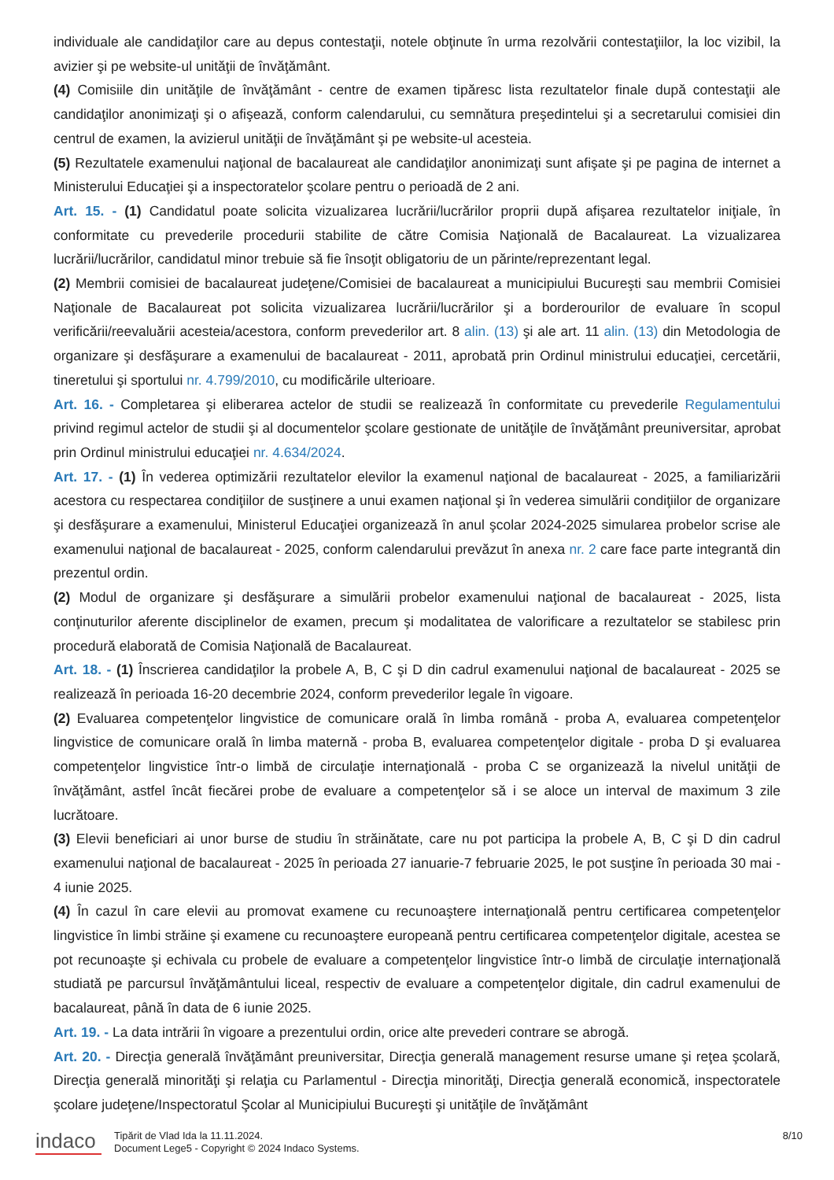individuale ale candidaţilor care au depus contestaţii, notele obţinute în urma rezolvării contestaţiilor, la loc vizibil, la avizier şi pe website-ul unităţii de învăţământ.
(4) Comisiile din unităţile de învăţământ - centre de examen tipăresc lista rezultatelor finale după contestaţii ale candidaţilor anonimizaţi şi o afişează, conform calendarului, cu semnătura preşedintelui şi a secretarului comisiei din centrul de examen, la avizierul unităţii de învăţământ şi pe website-ul acesteia.
(5) Rezultatele examenului naţional de bacalaureat ale candidaţilor anonimizaţi sunt afişate şi pe pagina de internet a Ministerului Educaţiei şi a inspectoratelor şcolare pentru o perioadă de 2 ani.
Art. 15. - (1) Candidatul poate solicita vizualizarea lucrării/lucrărilor proprii după afişarea rezultatelor iniţiale, în conformitate cu prevederile procedurii stabilite de către Comisia Naţională de Bacalaureat. La vizualizarea lucrării/lucrărilor, candidatul minor trebuie să fie însoţit obligatoriu de un părinte/reprezentant legal.
(2) Membrii comisiei de bacalaureat judeţene/Comisiei de bacalaureat a municipiului Bucureşti sau membrii Comisiei Naţionale de Bacalaureat pot solicita vizualizarea lucrării/lucrărilor şi a borderourilor de evaluare în scopul verificării/reevaluării acesteia/acestora, conform prevederilor art. 8 alin. (13) şi ale art. 11 alin. (13) din Metodologia de organizare şi desfăşurare a examenului de bacalaureat - 2011, aprobată prin Ordinul ministrului educaţiei, cercetării, tineretului şi sportului nr. 4.799/2010, cu modificările ulterioare.
Art. 16. - Completarea şi eliberarea actelor de studii se realizează în conformitate cu prevederile Regulamentului privind regimul actelor de studii şi al documentelor şcolare gestionate de unităţile de învăţământ preuniversitar, aprobat prin Ordinul ministrului educaţiei nr. 4.634/2024.
Art. 17. - (1) În vederea optimizării rezultatelor elevilor la examenul naţional de bacalaureat - 2025, a familiarizării acestora cu respectarea condiţiilor de susţinere a unui examen naţional şi în vederea simulării condiţiilor de organizare şi desfăşurare a examenului, Ministerul Educaţiei organizează în anul şcolar 2024-2025 simularea probelor scrise ale examenului naţional de bacalaureat - 2025, conform calendarului prevăzut în anexa nr. 2 care face parte integrantă din prezentul ordin.
(2) Modul de organizare şi desfăşurare a simulării probelor examenului naţional de bacalaureat - 2025, lista conţinuturilor aferente disciplinelor de examen, precum şi modalitatea de valorificare a rezultatelor se stabilesc prin procedură elaborată de Comisia Naţională de Bacalaureat.
Art. 18. - (1) Înscrierea candidaţilor la probele A, B, C şi D din cadrul examenului naţional de bacalaureat - 2025 se realizează în perioada 16-20 decembrie 2024, conform prevederilor legale în vigoare.
(2) Evaluarea competenţelor lingvistice de comunicare orală în limba română - proba A, evaluarea competenţelor lingvistice de comunicare orală în limba maternă - proba B, evaluarea competenţelor digitale - proba D şi evaluarea competenţelor lingvistice într-o limbă de circulaţie internaţională - proba C se organizează la nivelul unităţii de învăţământ, astfel încât fiecărei probe de evaluare a competenţelor să i se aloce un interval de maximum 3 zile lucrătoare.
(3) Elevii beneficiari ai unor burse de studiu în străinătate, care nu pot participa la probele A, B, C şi D din cadrul examenului naţional de bacalaureat - 2025 în perioada 27 ianuarie-7 februarie 2025, le pot susţine în perioada 30 mai - 4 iunie 2025.
(4) În cazul în care elevii au promovat examene cu recunoaştere internaţională pentru certificarea competenţelor lingvistice în limbi străine şi examene cu recunoaştere europeană pentru certificarea competenţelor digitale, acestea se pot recunoaşte şi echivala cu probele de evaluare a competenţelor lingvistice într-o limbă de circulaţie internaţională studiată pe parcursul învăţământului liceal, respectiv de evaluare a competenţelor digitale, din cadrul examenului de bacalaureat, până în data de 6 iunie 2025.
Art. 19. - La data intrării în vigoare a prezentului ordin, orice alte prevederi contrare se abrogă.
Art. 20. - Direcţia generală învăţământ preuniversitar, Direcţia generală management resurse umane şi reţea şcolară, Direcţia generală minorităţi şi relaţia cu Parlamentul - Direcţia minorităţi, Direcţia generală economică, inspectoratele şcolare judeţene/Inspectoratul Şcolar al Municipiului Bucureşti şi unităţile de învăţământ
indaco
Tipărit de Vlad Ida la 11.11.2024.
Document Lege5 - Copyright © 2024 Indaco Systems.
8/10